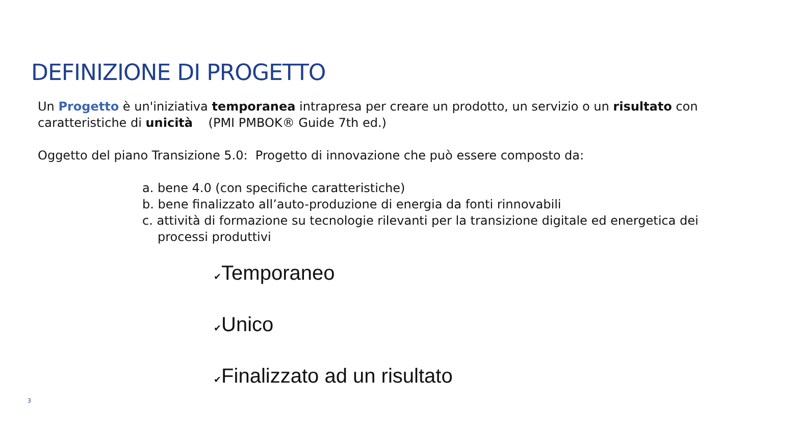DEFINIZIONE DI PROGETTO
Un Progetto è un'iniziativa temporanea intrapresa per creare un prodotto, un servizio o un risultato con caratteristiche di unicità (PMI PMBOK® Guide 7th ed.)
Oggetto del piano Transizione 5.0: Progetto di innovazione che può essere composto da:
a. bene 4.0 (con specifiche caratteristiche)
b. bene finalizzato all’auto-produzione di energia da fonti rinnovabili
c. attività di formazione su tecnologie rilevanti per la transizione digitale ed energetica dei processi produttivi
✔Temporaneo
✔Unico
✔Finalizzato ad un risultato
3